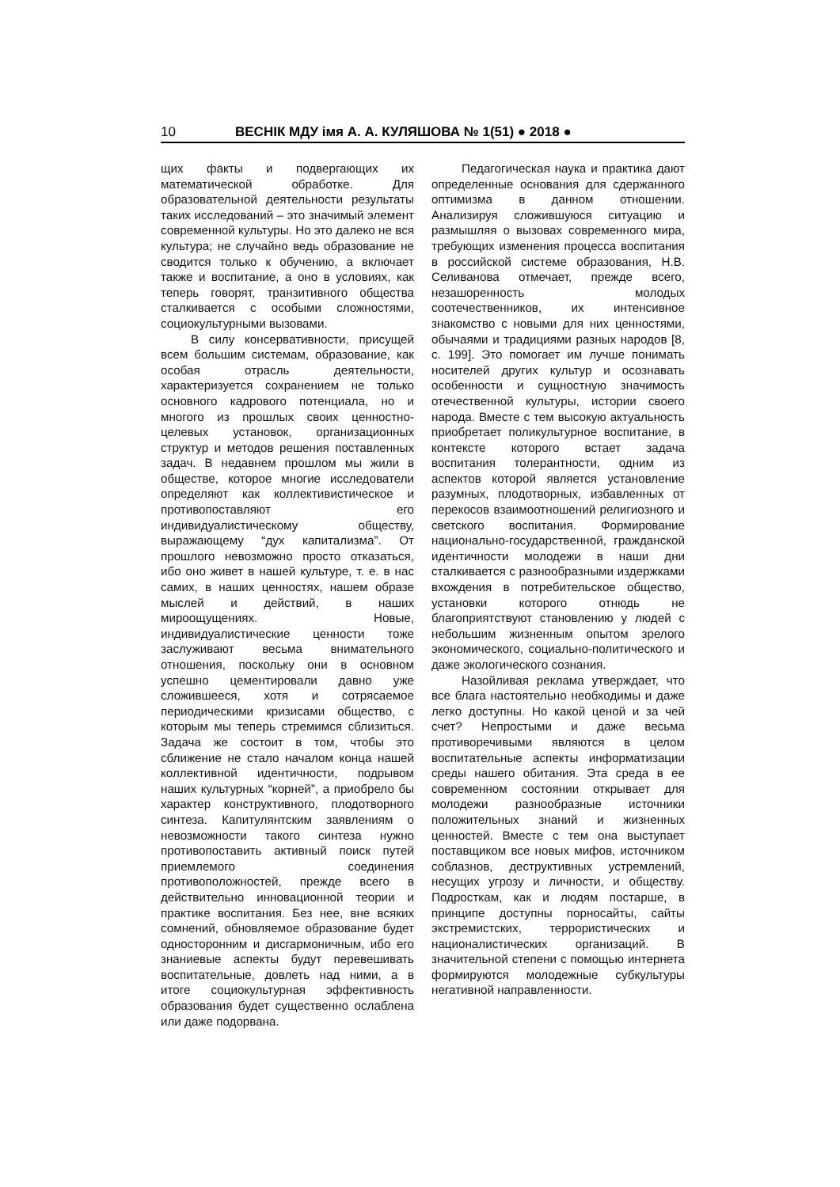10 ВЕСНІК МДУ імя А. А. КУЛЯШОВА № 1(51) ● 2018 ●
щих факты и подвергающих их математической обработке. Для образовательной деятельности результаты таких исследований – это значимый элемент современной культуры. Но это далеко не вся культура; не случайно ведь образование не сводится только к обучению, а включает также и воспитание, а оно в условиях, как теперь говорят, транзитивного общества сталкивается с особыми сложностями, социокультурными вызовами.
В силу консервативности, присущей всем большим системам, образование, как особая отрасль деятельности, характеризуется сохранением не только основного кадрового потенциала, но и многого из прошлых своих ценностно-целевых установок, организационных структур и методов решения поставленных задач. В недавнем прошлом мы жили в обществе, которое многие исследователи определяют как коллективистическое и противопоставляют его индивидуалистическому обществу, выражающему “дух капитализма”. От прошлого невозможно просто отказаться, ибо оно живет в нашей культуре, т. е. в нас самих, в наших ценностях, нашем образе мыслей и действий, в наших мироощущениях. Новые, индивидуалистические ценности тоже заслуживают весьма внимательного отношения, поскольку они в основном успешно цементировали давно уже сложившееся, хотя и сотрясаемое периодическими кризисами общество, с которым мы теперь стремимся сблизиться. Задача же состоит в том, чтобы это сближение не стало началом конца нашей коллективной идентичности, подрывом наших культурных “корней”, а приобрело бы характер конструктивного, плодотворного синтеза. Капитулянтским заявлениям о невозможности такого синтеза нужно противопоставить активный поиск путей приемлемого соединения противоположностей, прежде всего в действительно инновационной теории и практике воспитания. Без нее, вне всяких сомнений, обновляемое образование будет односторонним и дисгармоничным, ибо его знаниевые аспекты будут перевешивать воспитательные, довлеть над ними, а в итоге социокультурная эффективность образования будет существенно ослаблена или даже подорвана.
Педагогическая наука и практика дают определенные основания для сдержанного оптимизма в данном отношении. Анализируя сложившуюся ситуацию и размышляя о вызовах современного мира, требующих изменения процесса воспитания в российской системе образования, Н.В. Селиванова отмечает, прежде всего, незашоренность молодых соотечественников, их интенсивное знакомство с новыми для них ценностями, обычаями и традициями разных народов [8, с. 199]. Это помогает им лучше понимать носителей других культур и осознавать особенности и сущностную значимость отечественной культуры, истории своего народа. Вместе с тем высокую актуальность приобретает поликультурное воспитание, в контексте которого встает задача воспитания толерантности, одним из аспектов которой является установление разумных, плодотворных, избавленных от перекосов взаимоотношений религиозного и светского воспитания. Формирование национально-государственной, гражданской идентичности молодежи в наши дни сталкивается с разнообразными издержками вхождения в потребительское общество, установки которого отнюдь не благоприятствуют становлению у людей с небольшим жизненным опытом зрелого экономического, социально-политического и даже экологического сознания.
Назойливая реклама утверждает, что все блага настоятельно необходимы и даже легко доступны. Но какой ценой и за чей счет? Непростыми и даже весьма противоречивыми являются в целом воспитательные аспекты информатизации среды нашего обитания. Эта среда в ее современном состоянии открывает для молодежи разнообразные источники положительных знаний и жизненных ценностей. Вместе с тем она выступает поставщиком все новых мифов, источником соблазнов, деструктивных устремлений, несущих угрозу и личности, и обществу. Подросткам, как и людям постарше, в принципе доступны порносайты, сайты экстремистских, террористических и националистических организаций. В значительной степени с помощью интернета формируются молодежные субкультуры негативной направленности.